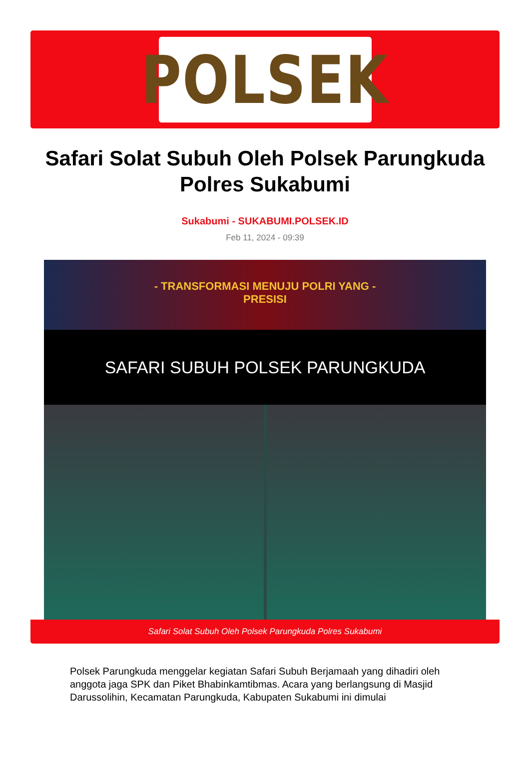POLSEK
Safari Solat Subuh Oleh Polsek Parungkuda Polres Sukabumi
Sukabumi - SUKABUMI.POLSEK.ID
Feb 11, 2024 - 09:39
- TRANSFORMASI MENUJU POLRI YANG -
PRESISI
SAFARI SUBUH POLSEK PARUNGKUDA
Safari Solat Subuh Oleh Polsek Parungkuda Polres Sukabumi
Polsek Parungkuda menggelar kegiatan Safari Subuh Berjamaah yang dihadiri oleh anggota jaga SPK dan Piket Bhabinkamtibmas. Acara yang berlangsung di Masjid Darussolihin, Kecamatan Parungkuda, Kabupaten Sukabumi ini dimulai